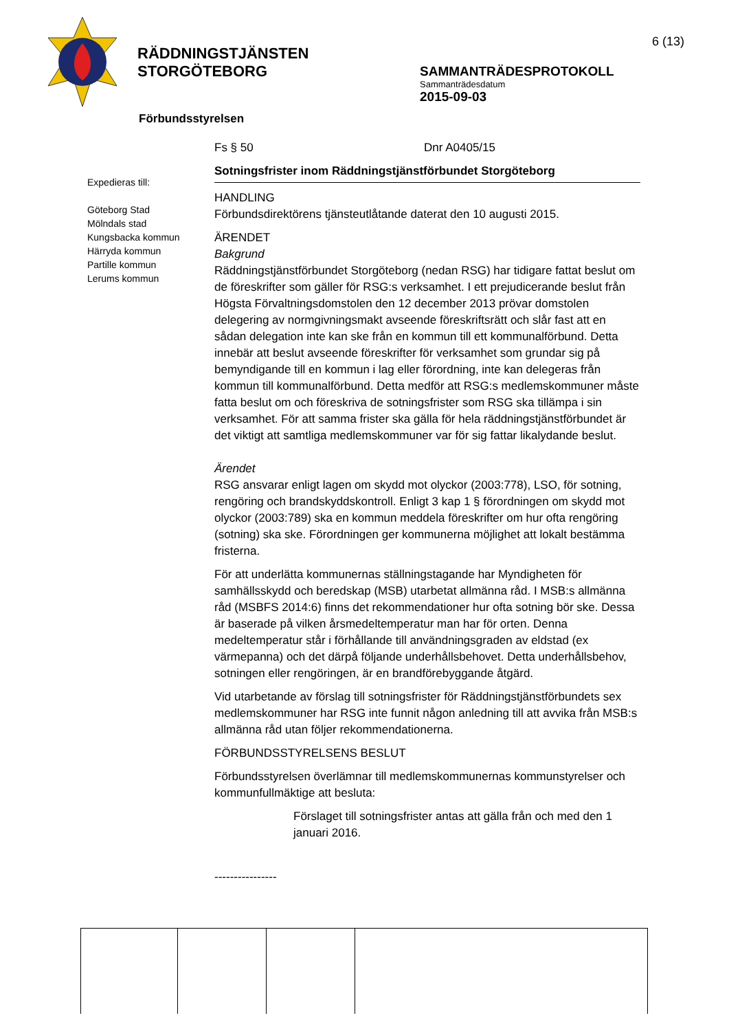RÄDDNINGSTJÄNSTEN
STORGÖTEBORG
6 (13)
SAMMANTRÄDESPROTOKOLL
Sammanträdesdatum
2015-09-03
Förbundsstyrelsen
Expedieras till:
Göteborg Stad
Mölndals stad
Kungsbacka kommun
Härryda kommun
Partille kommun
Lerums kommun
Fs § 50 Dnr A0405/15
Sotningsfrister inom Räddningstjänstförbundet Storgöteborg
HANDLING
Förbundsdirektörens tjänsteutlåtande daterat den 10 augusti 2015.
ÄRENDET
Bakgrund
Räddningstjänstförbundet Storgöteborg (nedan RSG) har tidigare fattat beslut om de föreskrifter som gäller för RSG:s verksamhet. I ett prejudicerande beslut från Högsta Förvaltningsdomstolen den 12 december 2013 prövar domstolen delegering av normgivningsmakt avseende föreskriftsrätt och slår fast att en sådan delegation inte kan ske från en kommun till ett kommunalförbund. Detta innebär att beslut avseende föreskrifter för verksamhet som grundar sig på bemyndigande till en kommun i lag eller förordning, inte kan delegeras från kommun till kommunalförbund. Detta medför att RSG:s medlemskommuner måste fatta beslut om och föreskriva de sotningsfrister som RSG ska tillämpa i sin verksamhet. För att samma frister ska gälla för hela räddningstjänstförbundet är det viktigt att samtliga medlemskommuner var för sig fattar likalydande beslut.
Ärendet
RSG ansvarar enligt lagen om skydd mot olyckor (2003:778), LSO, för sotning, rengöring och brandskyddskontroll. Enligt 3 kap 1 § förordningen om skydd mot olyckor (2003:789) ska en kommun meddela föreskrifter om hur ofta rengöring (sotning) ska ske. Förordningen ger kommunerna möjlighet att lokalt bestämma fristerna.
För att underlätta kommunernas ställningstagande har Myndigheten för samhällsskydd och beredskap (MSB) utarbetat allmänna råd. I MSB:s allmänna råd (MSBFS 2014:6) finns det rekommendationer hur ofta sotning bör ske. Dessa är baserade på vilken årsmedeltemperatur man har för orten. Denna medeltemperatur står i förhållande till användningsgraden av eldstad (ex värmepanna) och det därpå följande underhållsbehovet. Detta underhållsbehov, sotningen eller rengöringen, är en brandförebyggande åtgärd.
Vid utarbetande av förslag till sotningsfrister för Räddningstjänstförbundets sex medlemskommuner har RSG inte funnit någon anledning till att avvika från MSB:s allmänna råd utan följer rekommendationerna.
FÖRBUNDSSTYRELSENS BESLUT
Förbundsstyrelsen överlämnar till medlemskommunernas kommunstyrelser och kommunfullmäktige att besluta:
Förslaget till sotningsfrister antas att gälla från och med den 1 januari 2016.
----------------